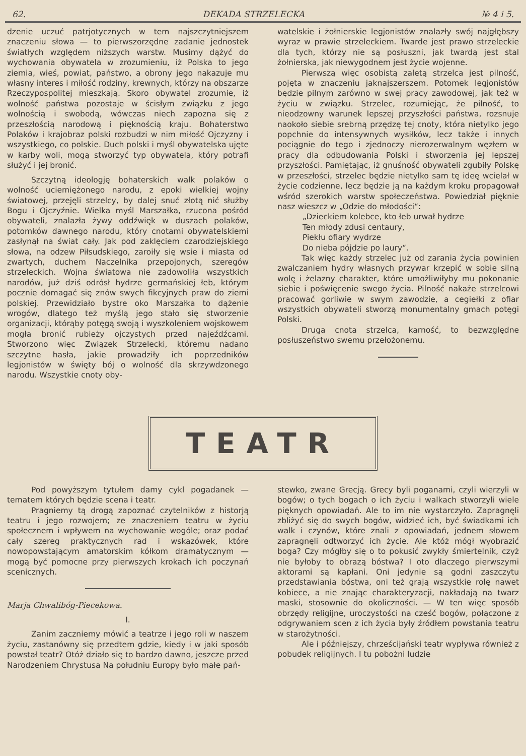62. DEKADA STRZELECKA № 4 i 5.
dzenie uczuć patrjotycznych w tem najszczytniejszem znaczeniu słowa — to pierwszorzędne zadanie jednostek światłych względem niższych warstw. Musimy dążyć do wychowania obywatela w zrozumieniu, iż Polska to jego ziemia, wieś, powiat, państwo, a obrony jego nakazuje mu własny interes i miłość rodziny, krewnych, którzy na obszarze Rzeczypospolitej mieszkają. Skoro obywatel zrozumie, iż wolność państwa pozostaje w ścisłym związku z jego wolnością i swobodą, wówczas niech zapozna się z przeszłością narodową i pięknością kraju. Bohaterstwo Polaków i krajobraz polski rozbudzi w nim miłość Ojczyzny i wszystkiego, co polskie. Duch polski i myśl obywatelska ujęte w karby woli, mogą stworzyć typ obywatela, który potrafi służyć i jej bronić.
Szczytną ideologję bohaterskich walk polaków o wolność uciemiężonego narodu, z epoki wielkiej wojny światowej, przejęli strzelcy, by dalej snuć złotą nić służby Bogu i Ojczyźnie. Wielka myśl Marszałka, rzucona pośród obywateli, znalazła żywy oddźwięk w duszach polaków, potomków dawnego narodu, który cnotami obywatelskiemi zasłynął na świat cały. Jak pod zaklęciem czarodziejskiego słowa, na odzew Piłsudskiego, zaroiły się wsie i miasta od zwartych, duchem Naczelnika przepojonych, szeregów strzeleckich. Wojna światowa nie zadowoliła wszystkich narodów, już dziś odrósł hydrze germańskiej łeb, którym pocznie domagać się znów swych fikcyjnych praw do ziemi polskiej. Przewidziało bystre oko Marszałka to dążenie wrogów, dlatego też myślą jego stało się stworzenie organizacji, którąby potęgą swoją i wyszkoleniem wojskowem mogła bronić rubieży ojczystych przed najeźdźcami. Stworzono więc Związek Strzelecki, któremu nadano szczytne hasła, jakie prowadziły ich poprzedników legjonistów w święty bój o wolność dla skrzywdzonego narodu. Wszystkie cnoty oby-
watelskie i żołnierskie legjonistów znalazły swój najgłębszy wyraz w prawie strzeleckiem. Twarde jest prawo strzeleckie dla tych, którzy nie są posłuszni, jak twardą jest stal żołnierska, jak niewygodnem jest życie wojenne.
Pierwszą więc osobistą zaletą strzelca jest pilność, pojęta w znaczeniu jaknajszerszem. Potomek legjonistów będzie pilnym zarówno w swej pracy zawodowej, jak też w życiu w związku. Strzelec, rozumiejąc, że pilność, to nieodzowny warunek lepszej przyszłości państwa, rozsnuje naokoło siebie srebrną przędzę tej cnoty, która nietylko jego popchnie do intensywnych wysiłków, lecz także i innych pociągnie do tego i zjednoczy nierozerwalnym węzłem w pracy dla odbudowania Polski i stworzenia jej lepszej przyszłości. Pamiętając, iż gnuśność obywateli zgubiły Polskę w przeszłości, strzelec będzie nietylko sam tę ideę wcielał w życie codzienne, lecz będzie ją na każdym kroku propagował wśród szerokich warstw społeczeństwa. Powiedział pięknie nasz wieszcz w „Odzie do młodości“:
„Dzieckiem kolebce, kto łeb urwał hydrze
Ten młody zdusi centaury,
Piekłu ofiary wydrze
Do nieba pójdzie po laury“.
Tak więc każdy strzelec już od zarania życia powinien zwalczaniem hydry własnych przywar krzepić w sobie silną wolę i żelazny charakter, które umożliwiłyby mu pokonanie siebie i poświęcenie swego życia. Pilność nakaże strzelcowi pracować gorliwie w swym zawodzie, a cegiełki z ofiar wszystkich obywateli stworzą monumentalny gmach potęgi Polski.
Druga cnota strzelca, karność, to bezwzględne posłuszeństwo swemu przełożonemu.
TEATR
Pod powyższym tytułem damy cykl pogadanek — tematem których będzie scena i teatr.
Pragniemy tą drogą zapoznać czytelników z historją teatru i jego rozwojem; ze znaczeniem teatru w życiu społecznem i wpływem na wychowanie wogóle; oraz podać cały szereg praktycznych rad i wskazówek, które nowopowstającym amatorskim kółkom dramatycznym — mogą być pomocne przy pierwszych krokach ich poczynań scenicznych.
Marja Chwalibóg-Piecekowa.
I.
Zanim zaczniemy mówić a teatrze i jego roli w naszem życiu, zastanówny się przedtem gdzie, kiedy i w jaki sposób powstał teatr? Otóż działo się to bardzo dawno, jeszcze przed Narodzeniem Chrystusa Na południu Europy było małe pań-
stewko, zwane Grecją. Grecy byli poganami, czyli wierzyli w bogów; o tych bogach o ich życiu i walkach stworzyli wiele pięknych opowiadań. Ale to im nie wystarczyło. Zapragnęli zbliżyć się do swych bogów, widzieć ich, być świadkami ich walk i czynów, które znali z opowiadań, jednem słowem zapragnęli odtworzyć ich życie. Ale któż mógł wyobrazić boga? Czy mógłby się o to pokusić zwykły śmiertelnik, czyż nie byłoby to obrazą bóstwa? I oto dlaczego pierwszymi aktorami są kapłani. Oni jedynie są godni zaszczytu przedstawiania bóstwa, oni też grają wszystkie rolę nawet kobiece, a nie znając charakteryzacji, nakładają na twarz maski, stosownie do okoliczności. — W ten więc sposób obrzędy religijne, uroczystości na cześć bogów, połączone z odgrywaniem scen z ich życia były źródłem powstania teatru w starożytności.
Ale i późniejszy, chrześcijański teatr wypływa również z pobudek religijnych. I tu pobożni ludzie